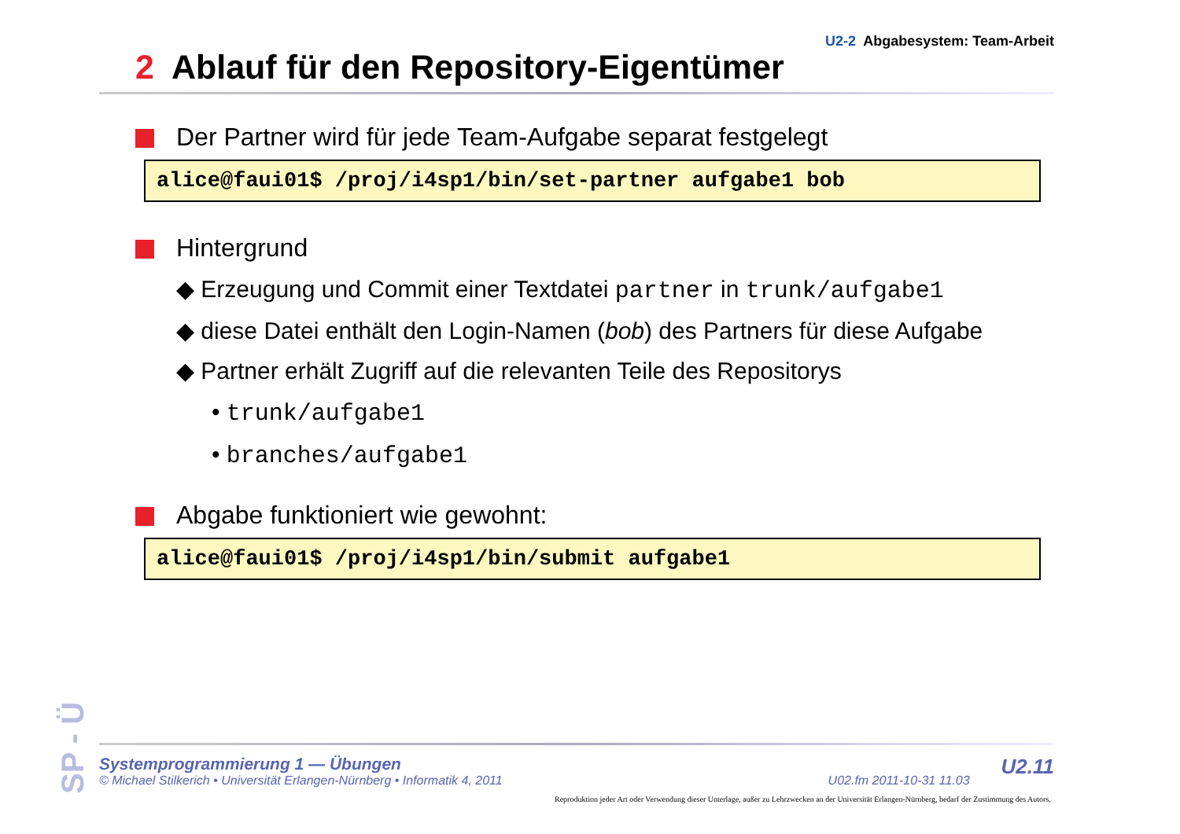SP - Ü
U2-2 Abgabesystem: Team-Arbeit
2 Ablauf für den Repository-Eigentümer
Der Partner wird für jede Team-Aufgabe separat festgelegt
alice@faui01$ /proj/i4sp1/bin/set-partner aufgabe1 bob
Hintergrund
◆ Erzeugung und Commit einer Textdatei partner in trunk/aufgabe1
◆ diese Datei enthält den Login-Namen (bob) des Partners für diese Aufgabe
◆ Partner erhält Zugriff auf die relevanten Teile des Repositorys
• trunk/aufgabe1
• branches/aufgabe1
Abgabe funktioniert wie gewohnt:
alice@faui01$ /proj/i4sp1/bin/submit aufgabe1
Systemprogrammierung 1 — Übungen
© Michael Stilkerich • Universität Erlangen-Nürnberg • Informatik 4, 2011
U02.fm 2011-10-31 11.03
U2.11
Reproduktion jeder Art oder Verwendung dieser Unterlage, außer zu Lehrzwecken an der Universität Erlangen-Nürnberg, bedarf der Zustimmung des Autors.